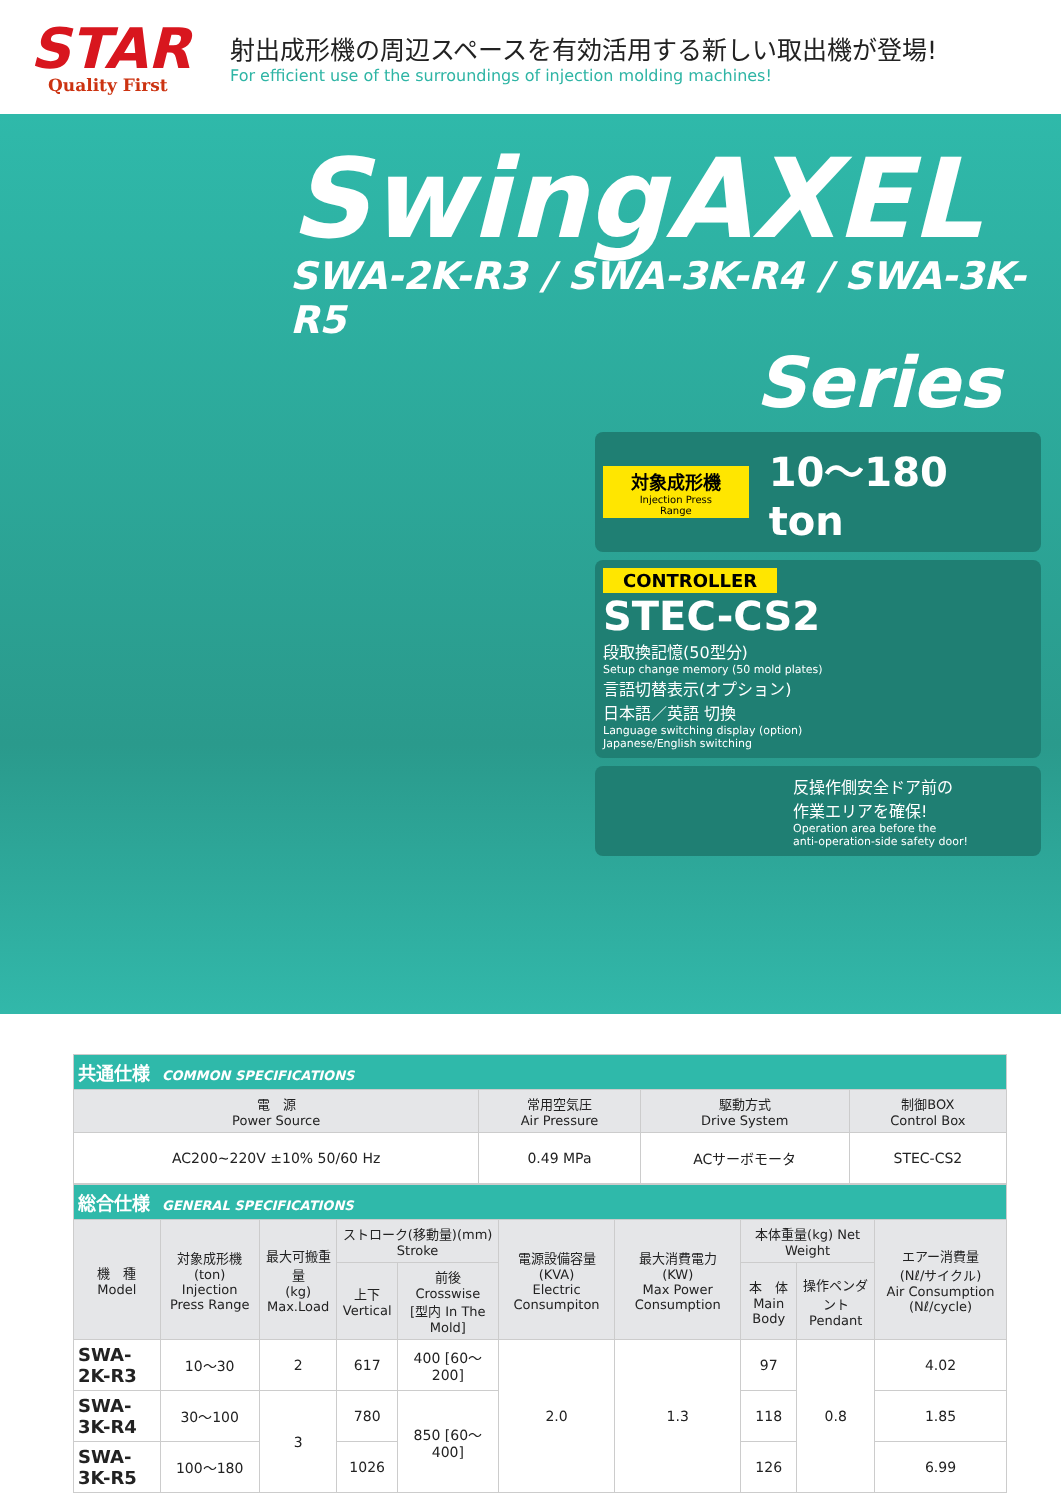STAR
Quality First
射出成形機の周辺スペースを有効活用する新しい取出機が登場!
For efficient use of the surroundings of injection molding machines!
SwingAXEL
SWA-2K-R3 / SWA-3K-R4 / SWA-3K-R5
Series
対象成形機
Injection Press Range
10～180 ton
CONTROLLER
STEC-CS2
段取換記憶(50型分)
Setup change memory (50 mold plates)
言語切替表示(オプション)
日本語／英語 切換
Language switching display (option)
Japanese/English switching
反操作側安全ドア前の
作業エリアを確保!
Operation area before the
anti-operation-side safety door!
| 共通仕様 COMMON SPECIFICATIONS | | | |
| 電 源 Power Source | 常用空気圧 Air Pressure | 駆動方式 Drive System | 制御BOX Control Box |
| AC200~220V ±10% 50/60 Hz | 0.49 MPa | ACサーボモータ | STEC-CS2 |
| 総合仕様 GENERAL SPECIFICATIONS | | | | | | | | | |
| 機 種 Model | 対象成形機 (ton) Injection Press Range | 最大可搬重量 (kg) Max.Load | ストローク(移動量)(mm) Stroke | | 電源設備容量 (KVA) Electric Consumpiton | 最大消費電力 (KW) Max Power Consumption | 本体重量(kg) Net Weight | | エアー消費量 (Nℓ/サイクル) Air Consumption (Nℓ/cycle) |
| | | | 上下 Vertical | 前後 Crosswise [型内 In The Mold] | | | 本 体 Main Body | 操作ペンダント Pendant | |
| SWA-2K-R3 | 10～30 | 2 | 617 | 400 [60～200] | 2.0 | 1.3 | 97 | 0.8 | 4.02 |
| SWA-3K-R4 | 30～100 | 3 | 780 | 850 [60～400] | | | 118 | | 1.85 |
| SWA-3K-R5 | 100～180 | | 1026 | | | | 126 | | 6.99 |